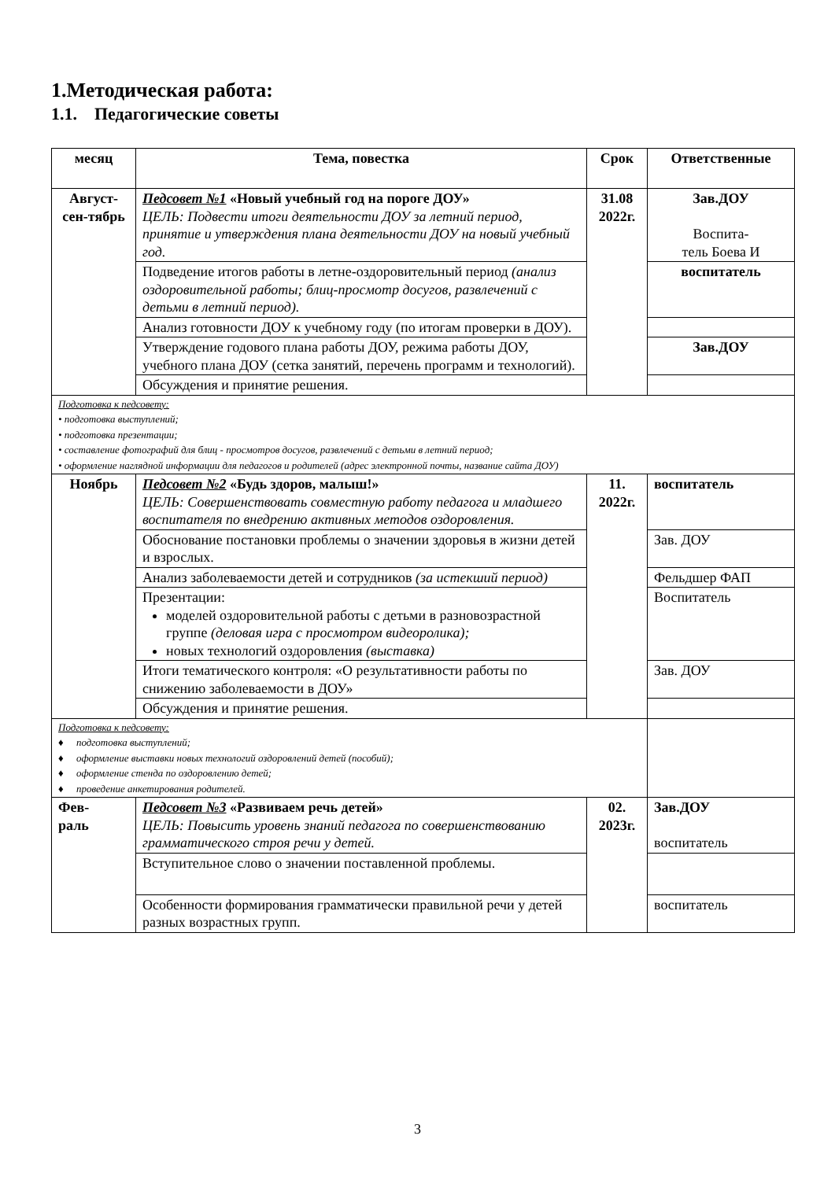1.Методическая работа:
1.1. Педагогические советы
| месяц | Тема, повестка | Срок | Ответственные |
| --- | --- | --- | --- |
| Август-сен-тябрь | Педсовет №1 «Новый учебный год на пороге ДОУ» ЦЕЛЬ: Подвести итоги деятельности ДОУ за летний период, принятие и утверждения плана деятельности ДОУ на новый учебный год. | 31.08 2022г. | Зав.ДОУ Воспита- тель Боева И |
| | Подведение итогов работы в летне-оздоровительный период (анализ оздоровительной работы; блиц-просмотр досугов, развлечений с детьми в летний период). | | воспитатель |
| | Анализ готовности ДОУ к учебному году (по итогам проверки в ДОУ). | | |
| | Утверждение годового плана работы ДОУ, режима работы ДОУ, учебного плана ДОУ (сетка занятий, перечень программ и технологий). | | Зав.ДОУ |
| | Обсуждения и принятие решения. | | |
| Подготовка к педсовету: • подготовка выступлений; • подготовка презентации; • составление фотографий для блиц - просмотров досугов, развлечений с детьми в летний период; • оформление наглядной информации для педагогов и родителей (адрес электронной почты, название сайта ДОУ) | | | |
| Ноябрь | Педсовет №2 «Будь здоров, малыш!» ЦЕЛЬ: Совершенствовать совместную работу педагога и младшего воспитателя по внедрению активных методов оздоровления. | 11. 2022г. | воспитатель |
| | Обоснование постановки проблемы о значении здоровья в жизни детей и взрослых. | | Зав. ДОУ |
| | Анализ заболеваемости детей и сотрудников (за истекший период) | | Фельдшер ФАП |
| | Презентации: моделей оздоровительной работы с детьми в разновозрастной группе (деловая игра с просмотром видеоролика); новых технологий оздоровления (выставка) | | Воспитатель |
| | Итоги тематического контроля: «О результативности работы по снижению заболеваемости в ДОУ» | | Зав. ДОУ |
| | Обсуждения и принятие решения. | | |
| Подготовка к педсовету: ♦ подготовка выступлений; ♦ оформление выставки новых технологий оздоровлений детей (пособий); ♦ оформление стенда по оздоровлению детей; ♦ проведение анкетирования родителей. | | | |
| Фев- раль | Педсовет №3 «Развиваем речь детей» ЦЕЛЬ: Повысить уровень знаний педагога по совершенствованию грамматического строя речи у детей. | 02. 2023г. | Зав.ДОУ воспитатель |
| | Вступительное слово о значении поставленной проблемы. | | |
| | Особенности формирования грамматически правильной речи у детей разных возрастных групп. | | воспитатель |
3